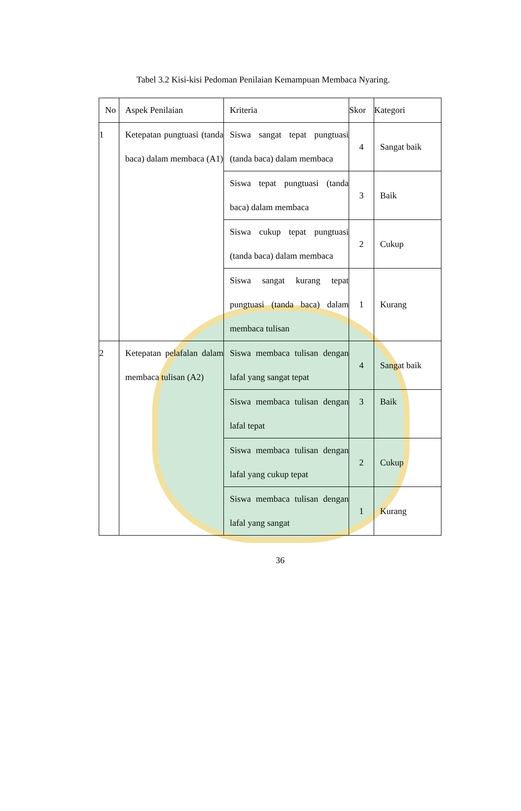Tabel 3.2 Kisi-kisi Pedoman Penilaian Kemampuan Membaca Nyaring.
| No | Aspek Penilaian | Kriteria | Skor | Kategori |
| --- | --- | --- | --- | --- |
| 1 | Ketepatan pungtuasi (tanda baca) dalam membaca (A1) | Siswa sangat tepat pungtuasi (tanda baca) dalam membaca | 4 | Sangat baik |
| | | Siswa tepat pungtuasi (tanda baca) dalam membaca | 3 | Baik |
| | | Siswa cukup tepat pungtuasi (tanda baca) dalam membaca | 2 | Cukup |
| | | Siswa sangat kurang tepat pungtuasi (tanda baca) dalam membaca tulisan | 1 | Kurang |
| 2 | Ketepatan pelafalan dalam membaca tulisan (A2) | Siswa membaca tulisan dengan lafal yang sangat tepat | 4 | Sangat baik |
| | | Siswa membaca tulisan dengan lafal tepat | 3 | Baik |
| | | Siswa membaca tulisan dengan lafal yang cukup tepat | 2 | Cukup |
| | | Siswa membaca tulisan dengan lafal yang sangat | 1 | Kurang |
36